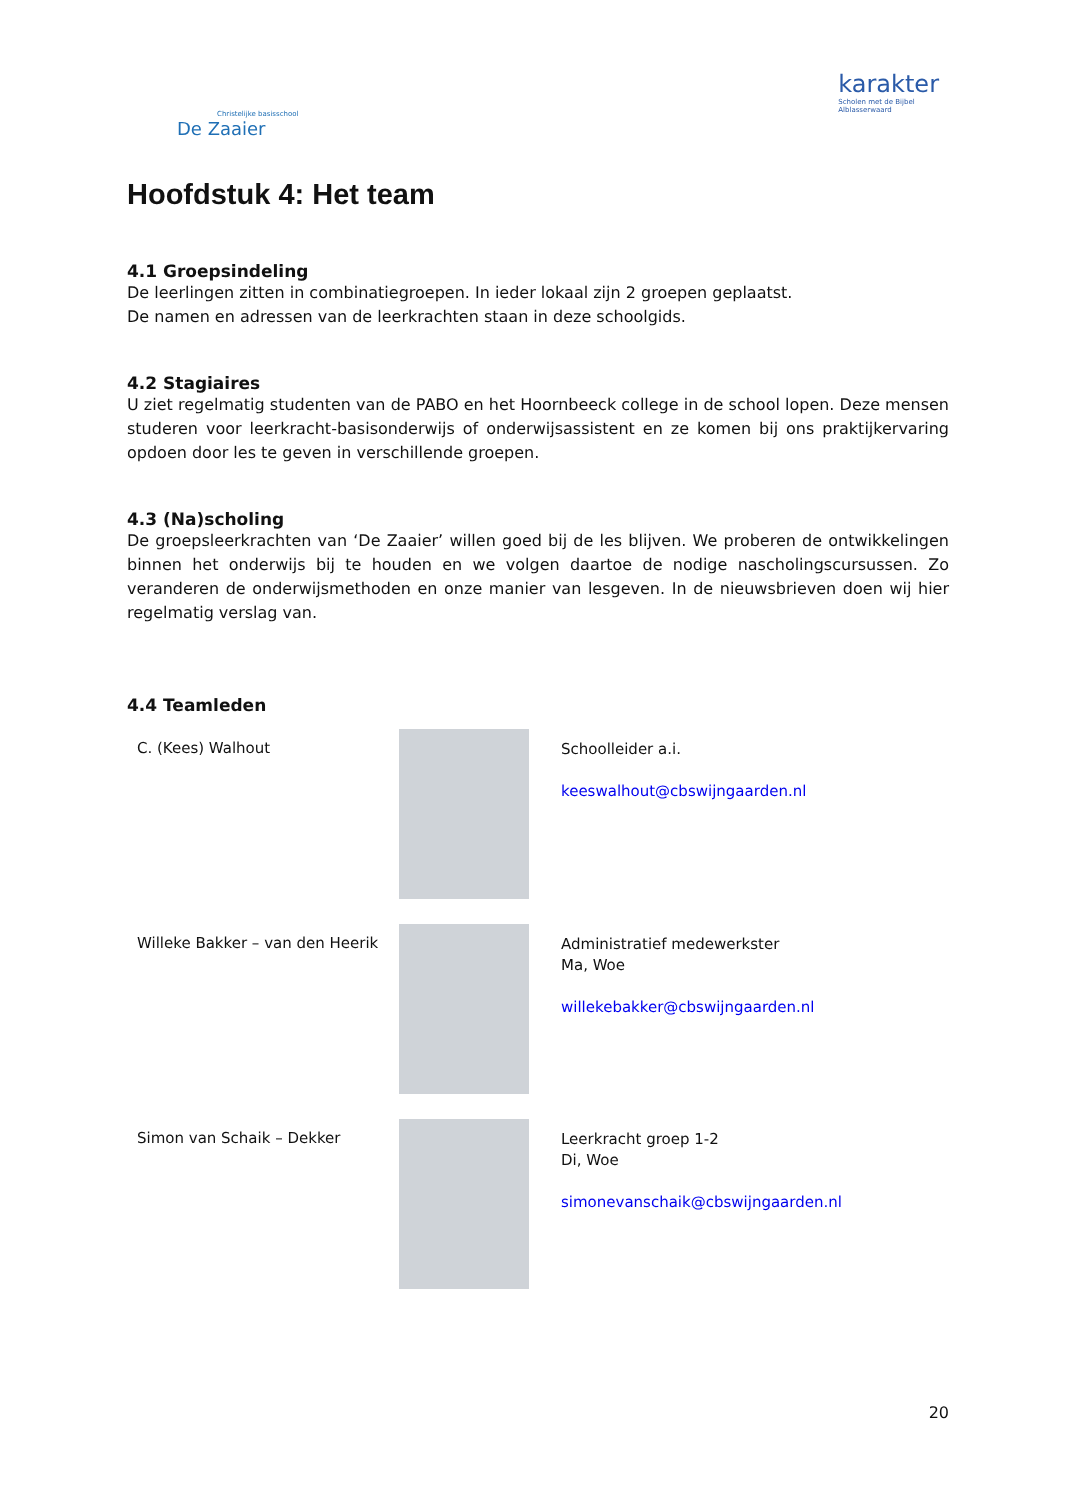Christelijke basisschool
De Zaaier
karakter
Scholen met de Bijbel
Alblasserwaard
Hoofdstuk 4: Het team
4.1 Groepsindeling
De leerlingen zitten in combinatiegroepen. In ieder lokaal zijn 2 groepen geplaatst.
De namen en adressen van de leerkrachten staan in deze schoolgids.
4.2 Stagiaires
U ziet regelmatig studenten van de PABO en het Hoornbeeck college in de school lopen. Deze mensen studeren voor leerkracht-basisonderwijs of onderwijsassistent en ze komen bij ons praktijkervaring opdoen door les te geven in verschillende groepen.
4.3 (Na)scholing
De groepsleerkrachten van ‘De Zaaier’ willen goed bij de les blijven. We proberen de ontwikkelingen binnen het onderwijs bij te houden en we volgen daartoe de nodige nascholingscursussen. Zo veranderen de onderwijsmethoden en onze manier van lesgeven. In de nieuwsbrieven doen wij hier regelmatig verslag van.
4.4 Teamleden
C. (Kees) Walhout
Schoolleider a.i.
keeswalhout@cbswijngaarden.nl
Willeke Bakker – van den Heerik
Administratief medewerkster
Ma, Woe
willekebakker@cbswijngaarden.nl
Simon van Schaik – Dekker
Leerkracht groep 1-2
Di, Woe
simonevanschaik@cbswijngaarden.nl
20